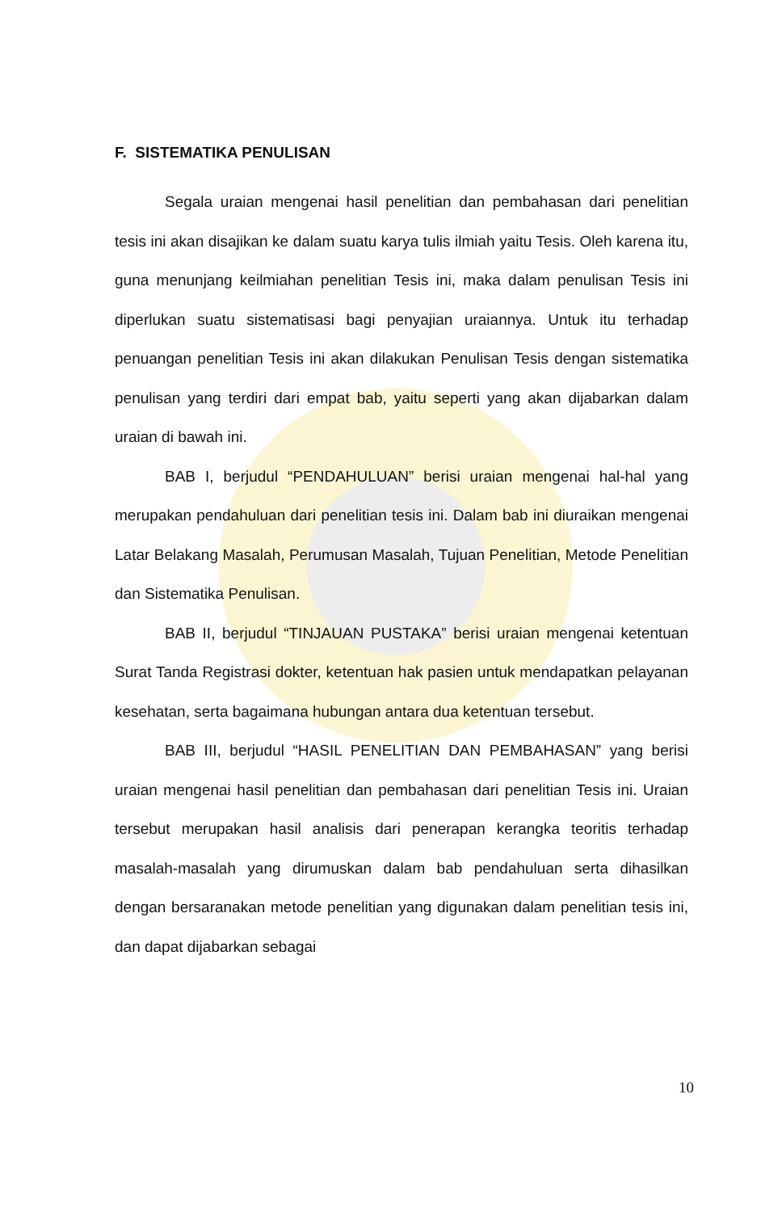F. SISTEMATIKA PENULISAN
Segala uraian mengenai hasil penelitian dan pembahasan dari penelitian tesis ini akan disajikan ke dalam suatu karya tulis ilmiah yaitu Tesis. Oleh karena itu, guna menunjang keilmiahan penelitian Tesis ini, maka dalam penulisan Tesis ini diperlukan suatu sistematisasi bagi penyajian uraiannya. Untuk itu terhadap penuangan penelitian Tesis ini akan dilakukan Penulisan Tesis dengan sistematika penulisan yang terdiri dari empat bab, yaitu seperti yang akan dijabarkan dalam uraian di bawah ini.
BAB I, berjudul “PENDAHULUAN” berisi uraian mengenai hal-hal yang merupakan pendahuluan dari penelitian tesis ini. Dalam bab ini diuraikan mengenai Latar Belakang Masalah, Perumusan Masalah, Tujuan Penelitian, Metode Penelitian dan Sistematika Penulisan.
BAB II, berjudul “TINJAUAN PUSTAKA” berisi uraian mengenai ketentuan Surat Tanda Registrasi dokter, ketentuan hak pasien untuk mendapatkan pelayanan kesehatan, serta bagaimana hubungan antara dua ketentuan tersebut.
BAB III, berjudul “HASIL PENELITIAN DAN PEMBAHASAN” yang berisi uraian mengenai hasil penelitian dan pembahasan dari penelitian Tesis ini. Uraian tersebut merupakan hasil analisis dari penerapan kerangka teoritis terhadap masalah-masalah yang dirumuskan dalam bab pendahuluan serta dihasilkan dengan bersaranakan metode penelitian yang digunakan dalam penelitian tesis ini, dan dapat dijabarkan sebagai
10